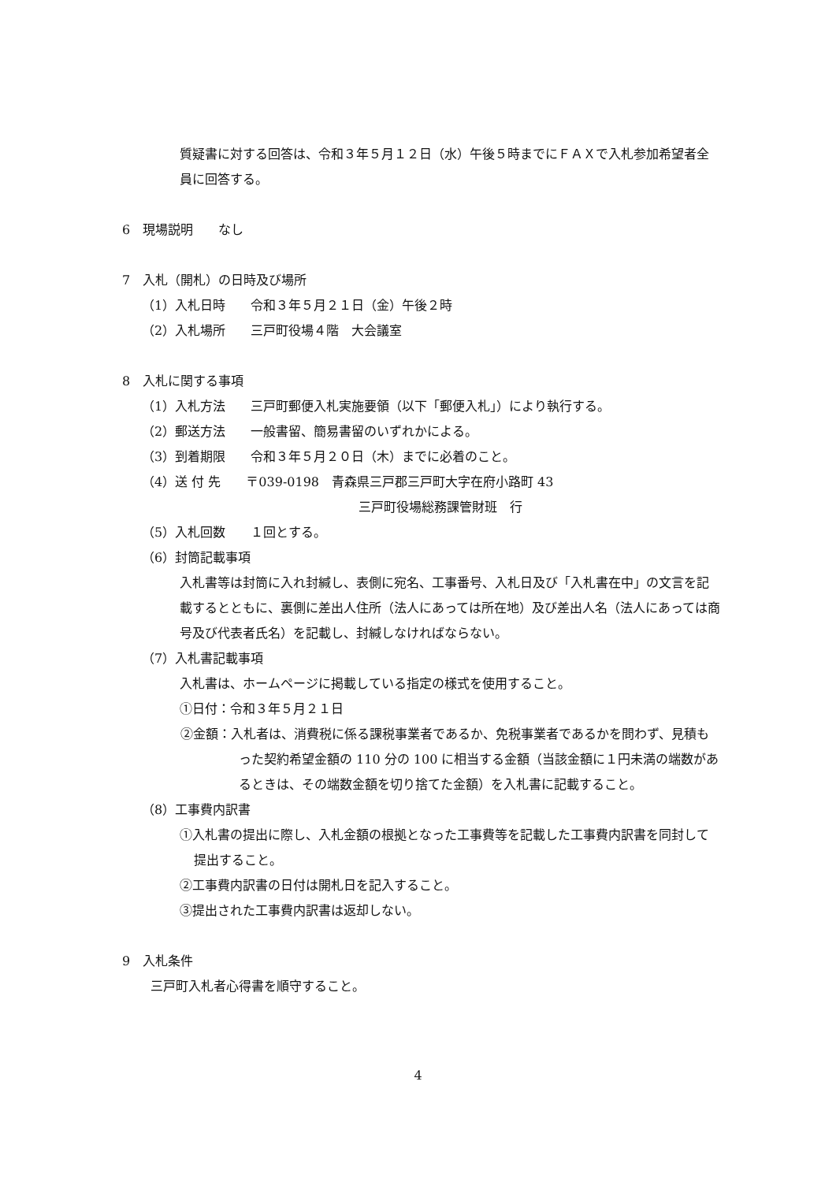質疑書に対する回答は、令和３年５月１２日（水）午後５時までにＦＡＸで入札参加希望者全員に回答する。
6　現場説明　　なし
7　入札（開札）の日時及び場所
（1）入札日時　　令和３年５月２１日（金）午後２時
（2）入札場所　　三戸町役場４階　大会議室
8　入札に関する事項
（1）入札方法　　三戸町郵便入札実施要領（以下「郵便入札」）により執行する。
（2）郵送方法　　一般書留、簡易書留のいずれかによる。
（3）到着期限　　令和３年５月２０日（木）までに必着のこと。
（4）送 付 先　　〒039-0198　青森県三戸郡三戸町大字在府小路町 43
三戸町役場総務課管財班　行
（5）入札回数　　１回とする。
（6）封筒記載事項
入札書等は封筒に入れ封緘し、表側に宛名、工事番号、入札日及び「入札書在中」の文言を記載するとともに、裏側に差出人住所（法人にあっては所在地）及び差出人名（法人にあっては商号及び代表者氏名）を記載し、封緘しなければならない。
（7）入札書記載事項
入札書は、ホームページに掲載している指定の様式を使用すること。
①日付：令和３年５月２１日
②金額：入札者は、消費税に係る課税事業者であるか、免税事業者であるかを問わず、見積もった契約希望金額の 110 分の 100 に相当する金額（当該金額に１円未満の端数があるときは、その端数金額を切り捨てた金額）を入札書に記載すること。
（8）工事費内訳書
①入札書の提出に際し、入札金額の根拠となった工事費等を記載した工事費内訳書を同封して提出すること。
②工事費内訳書の日付は開札日を記入すること。
③提出された工事費内訳書は返却しない。
9　入札条件
三戸町入札者心得書を順守すること。
4